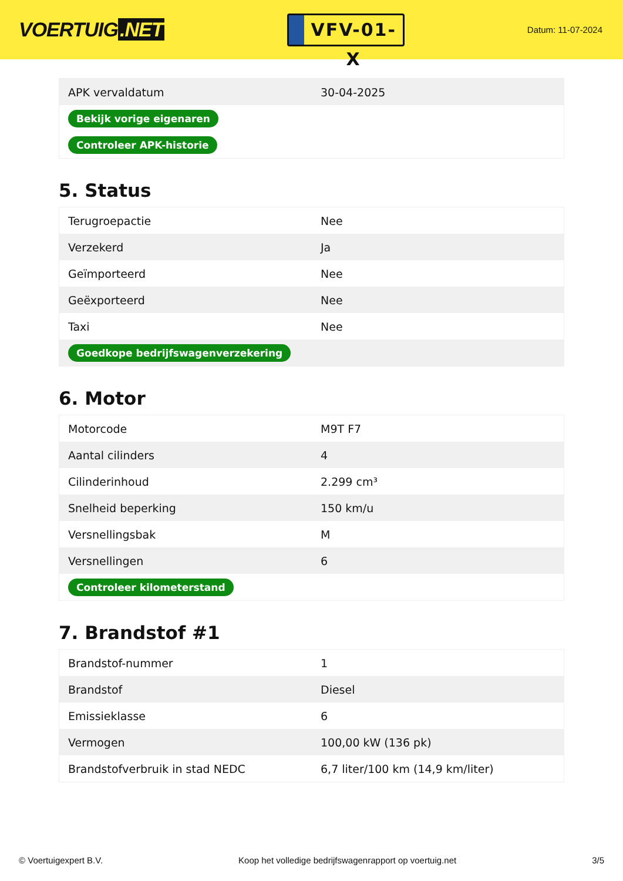VOERTUIG.NET
VFV-01-X
Datum: 11-07-2024
| APK vervaldatum | 30-04-2025 |
| Bekijk vorige eigenaren | |
| Controleer APK-historie | |
5. Status
| Terugroepactie | Nee |
| Verzekerd | Ja |
| Geïmporteerd | Nee |
| Geëxporteerd | Nee |
| Taxi | Nee |
| Goedkope bedrijfswagenverzekering | |
6. Motor
| Motorcode | M9T F7 |
| Aantal cilinders | 4 |
| Cilinderinhoud | 2.299 cm³ |
| Snelheid beperking | 150 km/u |
| Versnellingsbak | M |
| Versnellingen | 6 |
| Controleer kilometerstand | |
7. Brandstof #1
| Brandstof-nummer | 1 |
| Brandstof | Diesel |
| Emissieklasse | 6 |
| Vermogen | 100,00 kW (136 pk) |
| Brandstofverbruik in stad NEDC | 6,7 liter/100 km (14,9 km/liter) |
© Voertuigexpert B.V. Koop het volledige bedrijfswagenrapport op voertuig.net 3/5